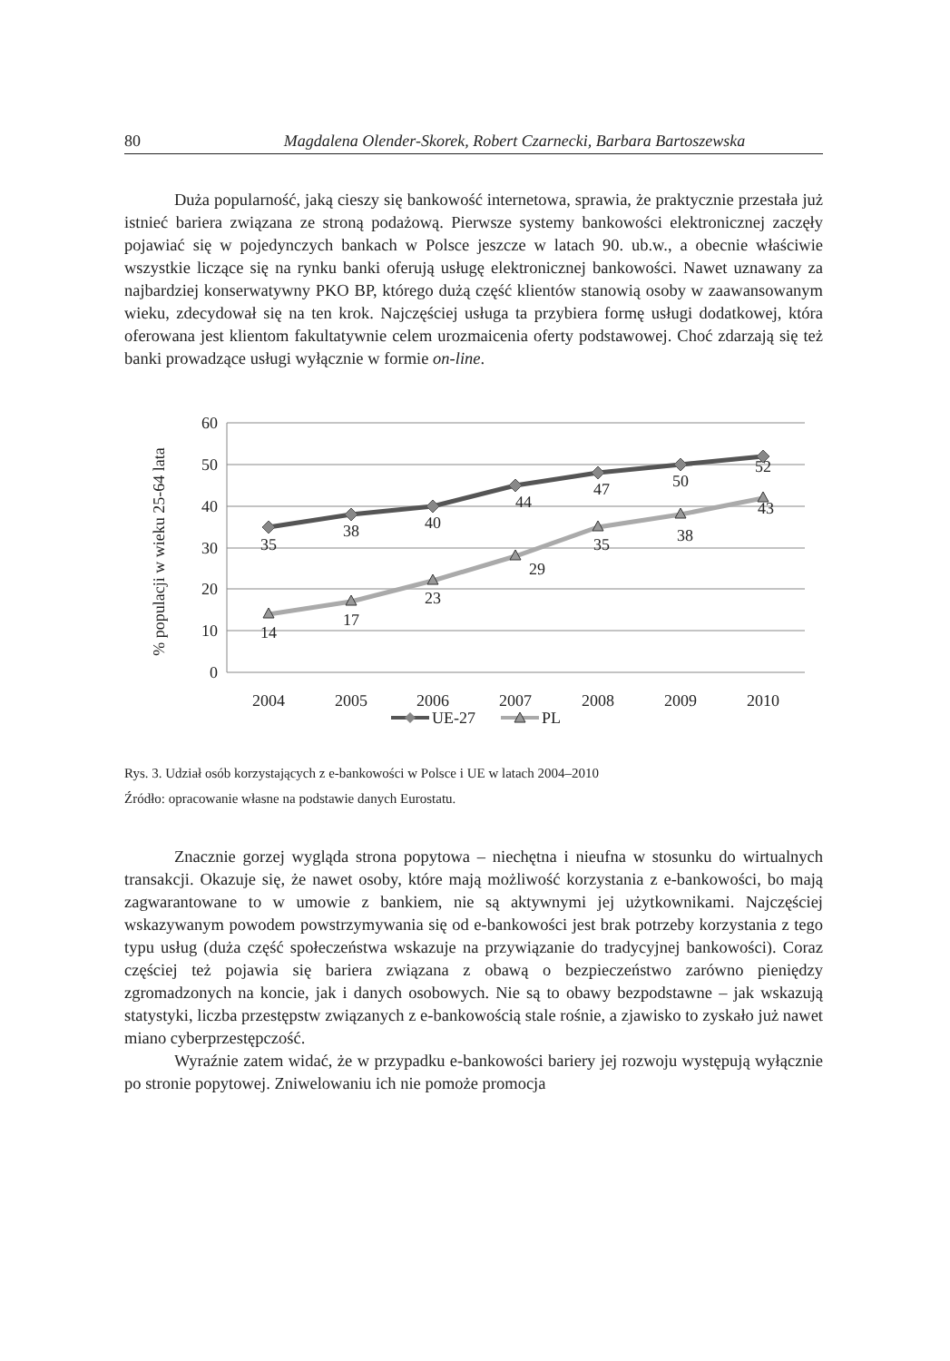80 Magdalena Olender-Skorek, Robert Czarnecki, Barbara Bartoszewska
Duża popularność, jaką cieszy się bankowość internetowa, sprawia, że praktycznie przestała już istnieć bariera związana ze stroną podażową. Pierwsze systemy bankowości elektronicznej zaczęły pojawiać się w pojedynczych bankach w Polsce jeszcze w latach 90. ub.w., a obecnie właściwie wszystkie liczące się na rynku banki oferują usługę elektronicznej bankowości. Nawet uznawany za najbardziej konserwatywny PKO BP, którego dużą część klientów stanowią osoby w zaawansowanym wieku, zdecydował się na ten krok. Najczęściej usługa ta przybiera formę usługi dodatkowej, która oferowana jest klientom fakultatywnie celem urozmaicenia oferty podstawowej. Choć zdarzają się też banki prowadzące usługi wyłącznie w formie on-line.
60
50
40
30
20
10
0
% populacji w wieku 25-64 lata
35
38
40
44
47
50
52
14
17
23
29
35
38
43
2004
2005
2006
2007
2008
2009
2010
UE-27
PL
Rys. 3. Udział osób korzystających z e-bankowości w Polsce i UE w latach 2004–2010
Źródło: opracowanie własne na podstawie danych Eurostatu.
Znacznie gorzej wygląda strona popytowa – niechętna i nieufna w stosunku do wirtualnych transakcji. Okazuje się, że nawet osoby, które mają możliwość korzystania z e-bankowości, bo mają zagwarantowane to w umowie z bankiem, nie są aktywnymi jej użytkownikami. Najczęściej wskazywanym powodem powstrzymywania się od e-bankowości jest brak potrzeby korzystania z tego typu usług (duża część społeczeństwa wskazuje na przywiązanie do tradycyjnej bankowości). Coraz częściej też pojawia się bariera związana z obawą o bezpieczeństwo zarówno pieniędzy zgromadzonych na koncie, jak i danych osobowych. Nie są to obawy bezpodstawne – jak wskazują statystyki, liczba przestępstw związanych z e-bankowością stale rośnie, a zjawisko to zyskało już nawet miano cyberprzestępczość.
Wyraźnie zatem widać, że w przypadku e-bankowości bariery jej rozwoju występują wyłącznie po stronie popytowej. Zniwelowaniu ich nie pomoże promocja